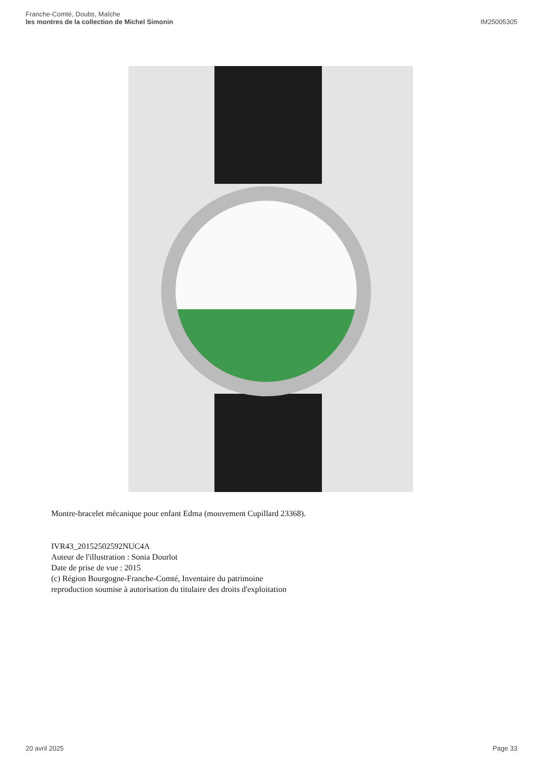Franche-Comté, Doubs, Maîche
les montres de la collection de Michel Simonin
IM25005305
Montre-bracelet mécanique pour enfant Edma (mouvement Cupillard 23368).
IVR43_20152502592NUC4A
Auteur de l'illustration : Sonia Dourlot
Date de prise de vue : 2015
(c) Région Bourgogne-Franche-Comté, Inventaire du patrimoine
reproduction soumise à autorisation du titulaire des droits d'exploitation
20 avril 2025 Page 33